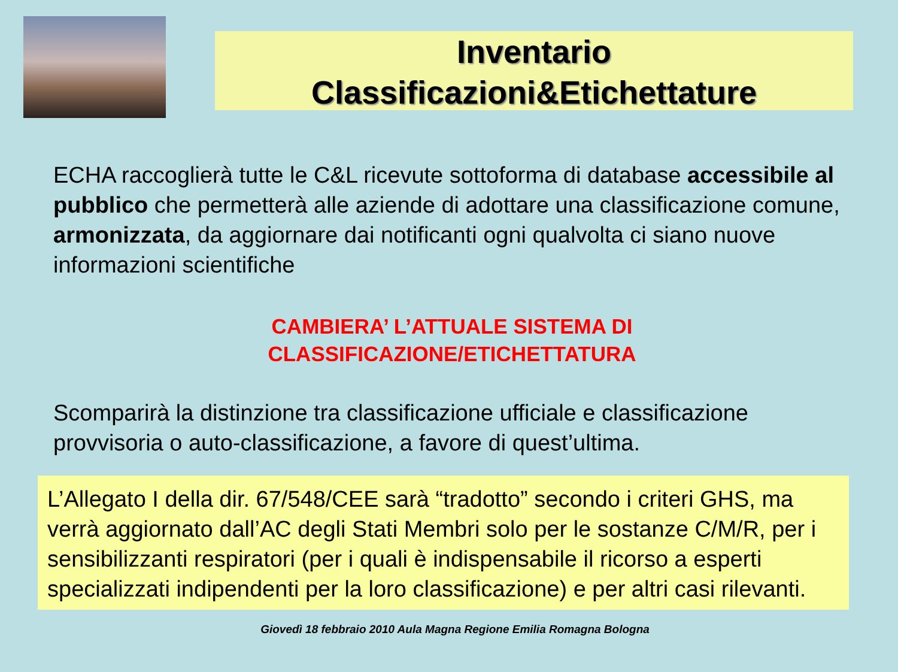Inventario
Classificazioni&Etichettature
ECHA raccoglierà tutte le C&L ricevute sottoforma di database accessibile al pubblico che permetterà alle aziende di adottare una classificazione comune, armonizzata, da aggiornare dai notificanti ogni qualvolta ci siano nuove informazioni scientifiche
CAMBIERA’ L’ATTUALE SISTEMA DI
CLASSIFICAZIONE/ETICHETTATURA
Scomparirà la distinzione tra classificazione ufficiale e classificazione provvisoria o auto-classificazione, a favore di quest’ultima.
L’Allegato I della dir. 67/548/CEE sarà “tradotto” secondo i criteri GHS, ma verrà aggiornato dall’AC degli Stati Membri solo per le sostanze C/M/R, per i sensibilizzanti respiratori (per i quali è indispensabile il ricorso a esperti specializzati indipendenti per la loro classificazione) e per altri casi rilevanti.
Giovedì 18 febbraio 2010 Aula Magna Regione Emilia Romagna Bologna